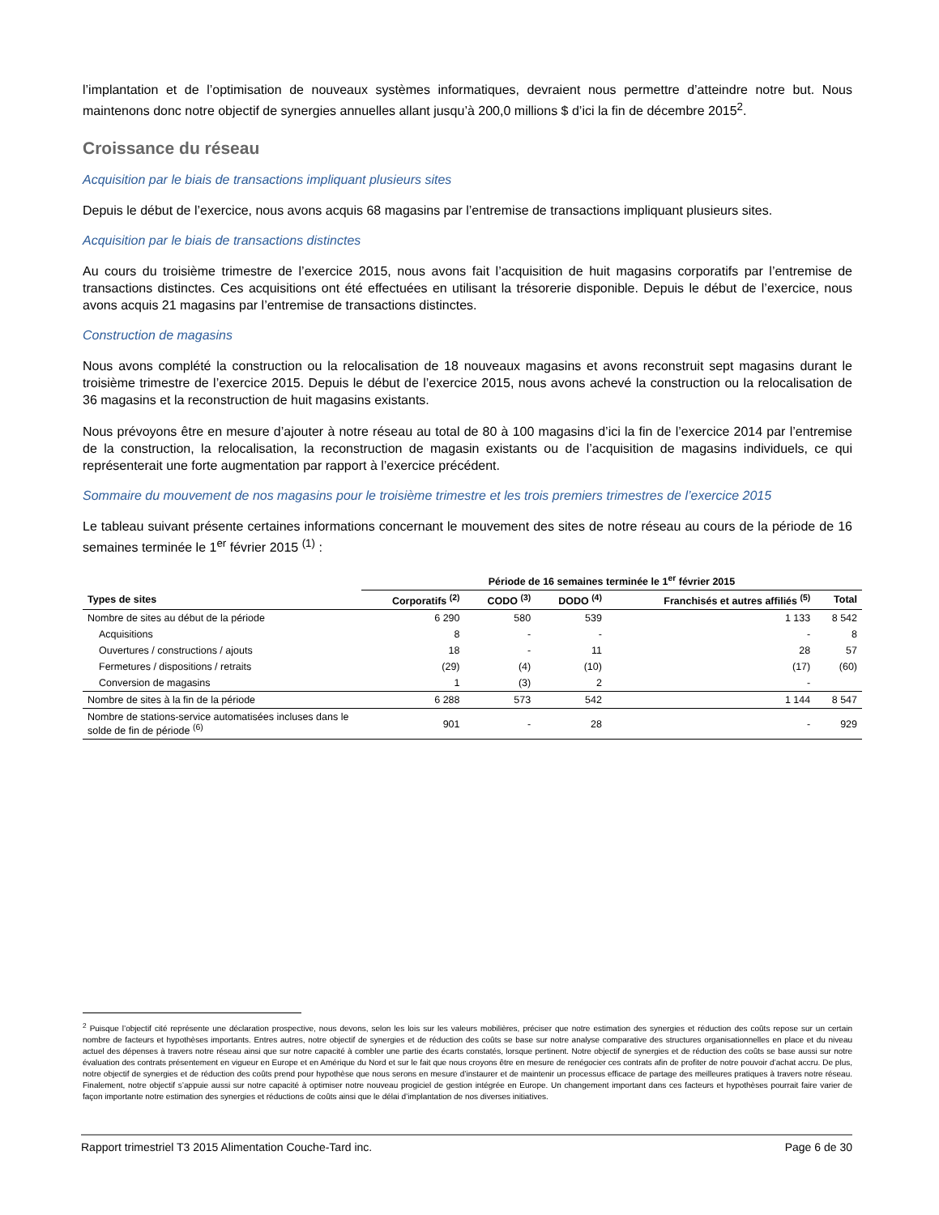l’implantation et de l’optimisation de nouveaux systèmes informatiques, devraient nous permettre d’atteindre notre but. Nous maintenons donc notre objectif de synergies annuelles allant jusqu’à 200,0 millions $ d’ici la fin de décembre 2015<sup>2</sup>.
Croissance du réseau
Acquisition par le biais de transactions impliquant plusieurs sites
Depuis le début de l’exercice, nous avons acquis 68 magasins par l’entremise de transactions impliquant plusieurs sites.
Acquisition par le biais de transactions distinctes
Au cours du troisième trimestre de l’exercice 2015, nous avons fait l’acquisition de huit magasins corporatifs par l’entremise de transactions distinctes. Ces acquisitions ont été effectuées en utilisant la trésorerie disponible. Depuis le début de l’exercice, nous avons acquis 21 magasins par l’entremise de transactions distinctes.
Construction de magasins
Nous avons complété la construction ou la relocalisation de 18 nouveaux magasins et avons reconstruit sept magasins durant le troisième trimestre de l’exercice 2015. Depuis le début de l’exercice 2015, nous avons achevé la construction ou la relocalisation de 36 magasins et la reconstruction de huit magasins existants.
Nous prévoyons être en mesure d’ajouter à notre réseau au total de 80 à 100 magasins d’ici la fin de l’exercice 2014 par l’entremise de la construction, la relocalisation, la reconstruction de magasin existants ou de l’acquisition de magasins individuels, ce qui représenterait une forte augmentation par rapport à l’exercice précédent.
Sommaire du mouvement de nos magasins pour le troisième trimestre et les trois premiers trimestres de l’exercice 2015
Le tableau suivant présente certaines informations concernant le mouvement des sites de notre réseau au cours de la période de 16 semaines terminée le 1<sup>er</sup> février 2015 <sup>(1)</sup> :
| | Période de 16 semaines terminée le 1<sup>er</sup> février 2015 | | | | |
| --- | --- | --- | --- | --- | --- |
| Types de sites | Corporatifs <sup>(2)</sup> | CODO <sup>(3)</sup> | DODO <sup>(4)</sup> | Franchisés et autres affiliés <sup>(5)</sup> | Total |
| Nombre de sites au début de la période | 6 290 | 580 | 539 | 1 133 | 8 542 |
| Acquisitions | 8 | - | - | - | 8 |
| Ouvertures / constructions / ajouts | 18 | - | 11 | 28 | 57 |
| Fermetures / dispositions / retraits | (29) | (4) | (10) | (17) | (60) |
| Conversion de magasins | 1 | (3) | 2 | - | |
| Nombre de sites à la fin de la période | 6 288 | 573 | 542 | 1 144 | 8 547 |
| Nombre de stations-service automatisées incluses dans le solde de fin de période <sup>(6)</sup> | 901 | - | 28 | - | 929 |
<sup>2</sup> Puisque l’objectif cité représente une déclaration prospective, nous devons, selon les lois sur les valeurs mobilières, préciser que notre estimation des synergies et réduction des coûts repose sur un certain nombre de facteurs et hypothèses importants. Entres autres, notre objectif de synergies et de réduction des coûts se base sur notre analyse comparative des structures organisationnelles en place et du niveau actuel des dépenses à travers notre réseau ainsi que sur notre capacité à combler une partie des écarts constatés, lorsque pertinent. Notre objectif de synergies et de réduction des coûts se base aussi sur notre évaluation des contrats présentement en vigueur en Europe et en Amérique du Nord et sur le fait que nous croyons être en mesure de renégocier ces contrats afin de profiter de notre pouvoir d’achat accru. De plus, notre objectif de synergies et de réduction des coûts prend pour hypothèse que nous serons en mesure d’instaurer et de maintenir un processus efficace de partage des meilleures pratiques à travers notre réseau. Finalement, notre objectif s’appuie aussi sur notre capacité à optimiser notre nouveau progiciel de gestion intégrée en Europe. Un changement important dans ces facteurs et hypothèses pourrait faire varier de façon importante notre estimation des synergies et réductions de coûts ainsi que le délai d’implantation de nos diverses initiatives.
Rapport trimestriel T3 2015 Alimentation Couche-Tard inc. Page 6 de 30